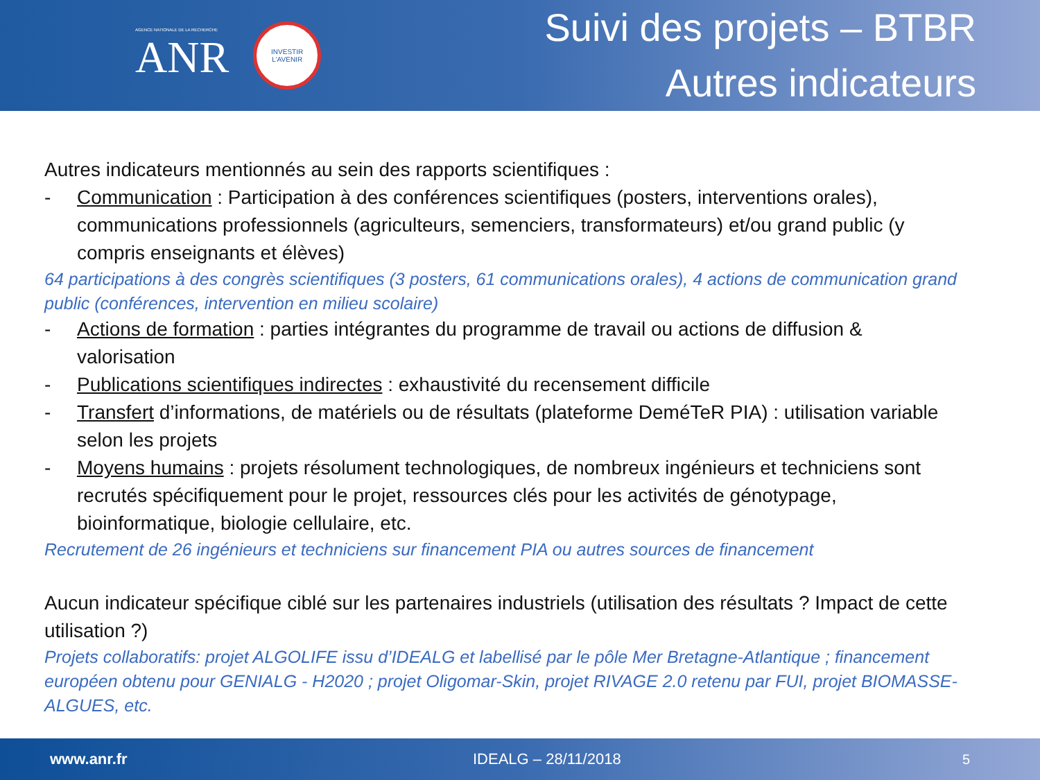AGENCE NATIONALE DE LA RECHERCHE
ANR
INVESTIR
L'AVENIR
Suivi des projets – BTBR
Autres indicateurs
Autres indicateurs mentionnés au sein des rapports scientifiques :
- Communication : Participation à des conférences scientifiques (posters, interventions orales), communications professionnels (agriculteurs, semenciers, transformateurs) et/ou grand public (y compris enseignants et élèves)
64 participations à des congrès scientifiques (3 posters, 61 communications orales), 4 actions de communication grand public (conférences, intervention en milieu scolaire)
- Actions de formation : parties intégrantes du programme de travail ou actions de diffusion & valorisation
- Publications scientifiques indirectes : exhaustivité du recensement difficile
- Transfert d’informations, de matériels ou de résultats (plateforme DeméTeR PIA) : utilisation variable selon les projets
- Moyens humains : projets résolument technologiques, de nombreux ingénieurs et techniciens sont recrutés spécifiquement pour le projet, ressources clés pour les activités de génotypage, bioinformatique, biologie cellulaire, etc.
Recrutement de 26 ingénieurs et techniciens sur financement PIA ou autres sources de financement
Aucun indicateur spécifique ciblé sur les partenaires industriels (utilisation des résultats ? Impact de cette utilisation ?)
Projets collaboratifs: projet ALGOLIFE issu d’IDEALG et labellisé par le pôle Mer Bretagne-Atlantique ; financement européen obtenu pour GENIALG - H2020 ; projet Oligomar-Skin, projet RIVAGE 2.0 retenu par FUI, projet BIOMASSE-ALGUES, etc.
www.anr.fr IDEALG – 28/11/2018 5